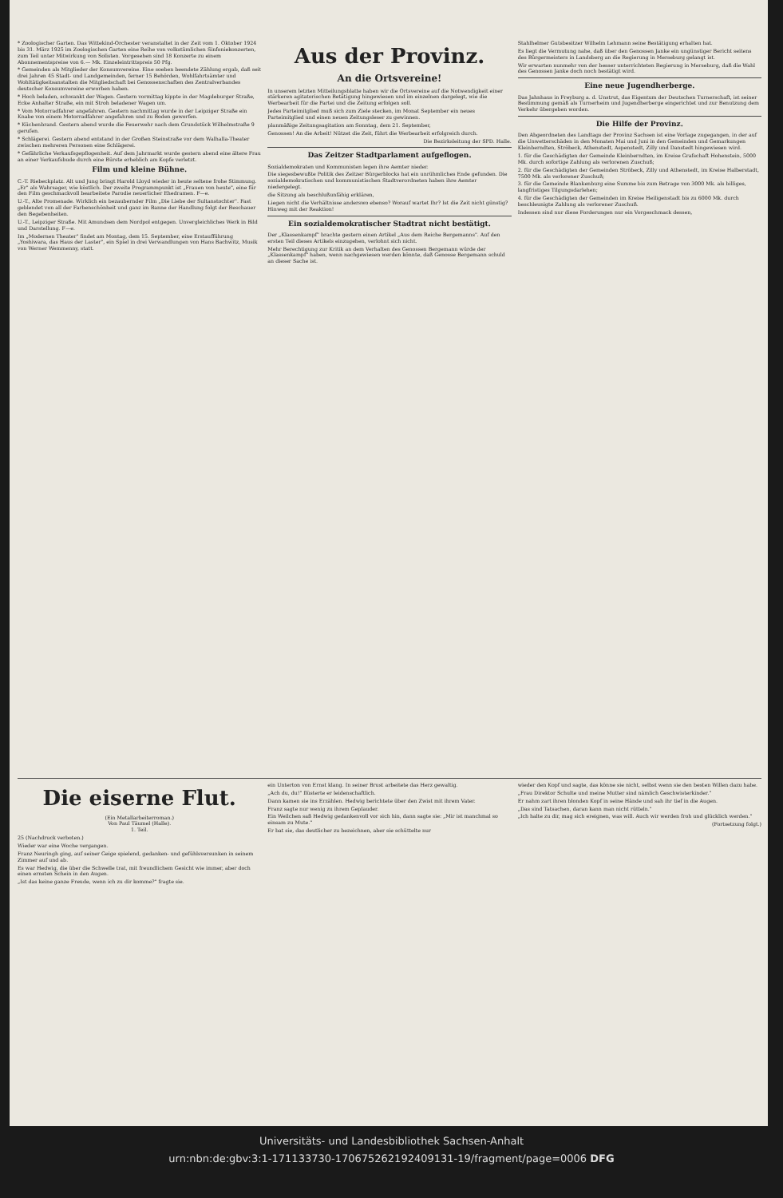* Zoologischer Garten. Das Wittekind-Orchester veranstaltet in der Zeit vom 1. Oktober 1924 bis 31. März 1925 im Zoologischen Garten eine Reihe von volkstümlichen Sinfoniekonzerten, zum Teil unter Mitwirkung von Solisten. Vorgesehen sind 18 Konzerte zu einem Abonnementspreise von 6.— Mk. Einzeleintrittspreis 50 Pfg.
* Gemeinden als Mitglieder der Konsumvereine. Eine soeben beendete Zählung ergab, daß seit drei Jahren 45 Stadt- und Landgemeinden, ferner 15 Behörden, Wohlfahrtsämter und Wohltätigkeitsanstalten die Mitgliedschaft bei Genossenschaften des Zentralverbandes deutscher Konsumvereine erworben haben.
* Hoch beladen, schwankt der Wagen. Gestern vormittag kippte in der Magdeburger Straße, Ecke Anhalter Straße, ein mit Stroh beladener Wagen um.
* Vom Motorradfahrer angefahren. Gestern nachmittag wurde in der Leipziger Straße ein Knabe von einem Motorradfahrer angefahren und zu Boden geworfen.
* Küchenbrand. Gestern abend wurde die Feuerwehr nach dem Grundstück Wilhelmstraße 9 gerufen.
* Schlägerei. Gestern abend entstand in der Großen Steinstraße vor dem Walhalla-Theater zwischen mehreren Personen eine Schlägerei.
* Gefährliche Verkaufsgepflogenheit. Auf dem Jahrmarkt wurde gestern abend eine ältere Frau an einer Verkaufsbude durch eine Bürste erheblich am Kopfe verletzt.
Film und kleine Bühne.
C.-T. Riebeckplatz. Alt und Jung bringt Harold Lloyd wieder in heute seltene frohe Stimmung. „Er" als Wahrsager, wie köstlich. Der zweite Programmpunkt ist „Frauen von heute", eine für den Film geschmackvoll bearbeitete Parodie neuerlicher Ehedramen. F—e.
U.-T., Alte Promenade. Wirklich ein bezaubernder Film „Die Liebe der Sultanstochter". Fast geblendet von all der Farbenschönheit und ganz im Banne der Handlung folgt der Beschauer den Begebenheiten.
U.-T., Leipziger Straße. Mit Amundsen dem Nordpol entgegen. Unvergleichliches Werk in Bild und Darstellung. F—e.
Im „Modernen Theater" findet am Montag, dem 15. September, eine Erstaufführung „Yoshiwara, das Haus der Laster", ein Spiel in drei Verwandlungen von Hans Bachwitz, Musik von Werner Wemmenny, statt.
Aus der Provinz.
An die Ortsvereine!
In unserem letzten Mitteilungsblatte haben wir die Ortsvereine auf die Notwendigkeit einer stärkeren agitatorischen Betätigung hingewiesen und im einzelnen dargelegt, wie die Werbearbeit für die Partei und die Zeitung erfolgen soll.
Jedes Parteimitglied muß sich zum Ziele stecken, im Monat September ein neues Parteimitglied und einen neuen Zeitungsleser zu gewinnen.
planmäßige Zeitungsagitation am Sonntag, dem 21. September,
Genossen! An die Arbeit! Nützet die Zeit, führt die Werbearbeit erfolgreich durch.
Die Bezirksleitung der SPD. Halle.
Das Zeitzer Stadtparlament aufgeflogen.
Sozialdemokraten und Kommunisten legen ihre Aemter nieder.
Die siegesbewußte Politik des Zeitzer Bürgerblocks hat ein unrühmliches Ende gefunden. Die sozialdemokratischen und kommunistischen Stadtverordneten haben ihre Aemter niedergelegt.
die Sitzung als beschlußunfähig erklären,
Liegen nicht die Verhältnisse anderswo ebenso? Worauf wartet Ihr? Ist die Zeit nicht günstig? Hinweg mit der Reaktion!
Ein sozialdemokratischer Stadtrat nicht bestätigt.
Der „Klassenkampf" brachte gestern einen Artikel „Aus dem Reiche Bergemanns". Auf den ersten Teil dieses Artikels einzugehen, verlohnt sich nicht.
Mehr Berechtigung zur Kritik an dem Verhalten des Genossen Bergemann würde der „Klassenkampf" haben, wenn nachgewiesen werden könnte, daß Genosse Bergemann schuld an dieser Sache ist.
Stahlhelmer Gutsbesitzer Wilhelm Lehmann seine Bestätigung erhalten hat.
Es liegt die Vermutung nahe, daß über den Genossen Janke ein ungünstiger Bericht seitens des Bürgermeisters in Landsberg an die Regierung in Merseburg gelangt ist.
Wir erwarten nunmehr von der besser unterrichteten Regierung in Merseburg, daß die Wahl des Genossen Janke doch noch bestätigt wird.
Eine neue Jugendherberge.
Das Jahnhaus in Freyburg a. d. Unstrut, das Eigentum der Deutschen Turnerschaft, ist seiner Bestimmung gemäß als Turnerheim und Jugendherberge eingerichtet und zur Benutzung dem Verkehr übergeben worden.
Die Hilfe der Provinz.
Den Abgeordneten des Landtags der Provinz Sachsen ist eine Vorlage zugegangen, in der auf die Unwetterschäden in den Monaten Mai und Juni in den Gemeinden und Gemarkungen Kleinberndten, Ströbeck, Athenstedt, Aspenstedt, Zilly und Danstedt hingewiesen wird.
1. für die Geschädigten der Gemeinde Kleinberndten, im Kreise Grafschaft Hohenstein, 5000 Mk. durch sofortige Zahlung als verlorenen Zuschuß;
2. für die Geschädigten der Gemeinden Ströbeck, Zilly und Athenstedt, im Kreise Halberstadt, 7500 Mk. als verlorener Zuschuß;
3. für die Gemeinde Blankenburg eine Summe bis zum Betrage von 3000 Mk. als billiges, langfristiges Tilgungsdarlehen;
4. für die Geschädigten der Gemeinden im Kreise Heiligenstadt bis zu 6000 Mk. durch beschleunigte Zahlung als verlorener Zuschuß.
Indessen sind nur diese Forderungen nur ein Vorgeschmack dessen,
Die eiserne Flut.
(Ein Metallarbeiterroman.)
Von Paul Täumel (Halle).
1. Teil.
25 (Nachdruck verboten.)
Wieder war eine Woche vergangen.
Franz Neuringh ging, auf seiner Geige spielend, gedanken- und gefühlsversunken in seinem Zimmer auf und ab.
Es war Hedwig, die über die Schwelle trat, mit freundlichem Gesicht wie immer, aber doch einen ernsten Schein in den Augen.
„Ist das keine ganze Freude, wenn ich zu dir komme?" fragte sie.
ein Unterton von Ernst klang. In seiner Brust arbeitete das Herz gewaltig.
„Ach du, du!" flüsterte er leidenschaftlich.
Dann kamen sie ins Erzählen. Hedwig berichtete über den Zwist mit ihrem Vater.
Franz sagte nur wenig zu ihrem Geplauder.
Ein Weilchen saß Hedwig gedankenvoll vor sich hin, dann sagte sie: „Mir ist manchmal so einsam zu Mute."
Er bat sie, das deutlicher zu bezeichnen, aber sie schüttelte nur
wieder den Kopf und sagte, das könne sie nicht, selbst wenn sie den besten Willen dazu habe.
„Frau Direktor Schulte und meine Mutter sind nämlich Geschwisterkinder."
Er nahm zart ihren blonden Kopf in seine Hände und sah ihr tief in die Augen.
„Das sind Tatsachen, daran kann man nicht rütteln."
„Ich halte zu dir, mag sich ereignen, was will. Auch wir werden froh und glücklich werden."
(Fortsetzung folgt.)
Universitäts- und Landesbibliothek Sachsen-Anhalt
urn:nbn:de:gbv:3:1-171133730-17067526219240913​1-19/fragment/page=0006 DFG